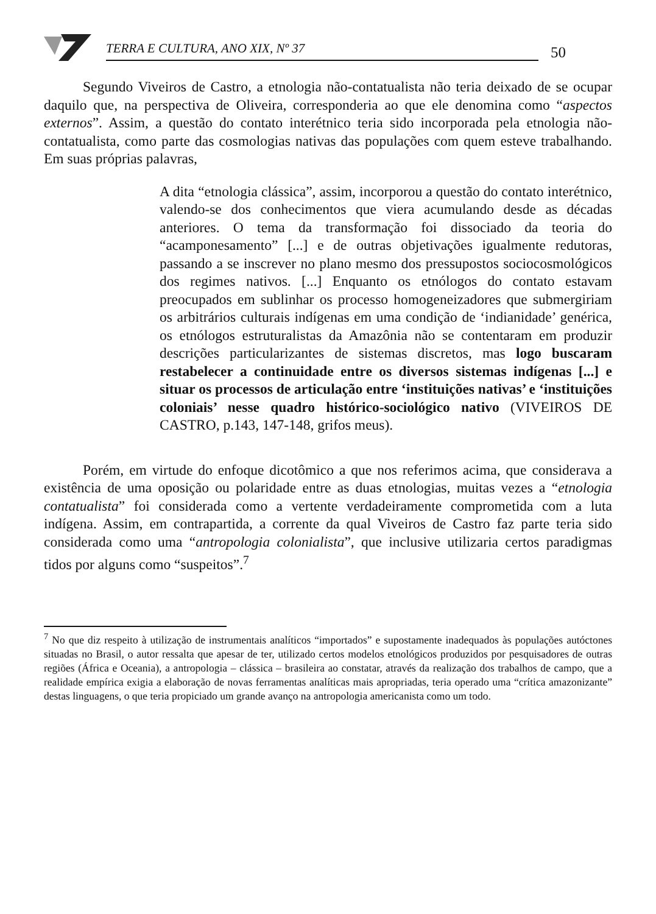TERRA E CULTURA, ANO XIX, Nº 37
50
Segundo Viveiros de Castro, a etnologia não-contatualista não teria deixado de se ocupar daquilo que, na perspectiva de Oliveira, corresponderia ao que ele denomina como “aspectos externos”. Assim, a questão do contato interétnico teria sido incorporada pela etnologia não-contatualista, como parte das cosmologias nativas das populações com quem esteve trabalhando. Em suas próprias palavras,
A dita “etnologia clássica”, assim, incorporou a questão do contato interétnico, valendo-se dos conhecimentos que viera acumulando desde as décadas anteriores. O tema da transformação foi dissociado da teoria do “acamponesamento” [...] e de outras objetivações igualmente redutoras, passando a se inscrever no plano mesmo dos pressupostos sociocosmológicos dos regimes nativos. [...] Enquanto os etnólogos do contato estavam preocupados em sublinhar os processo homogeneizadores que submergiriam os arbitrários culturais indígenas em uma condição de ‘indianidade’ genérica, os etnólogos estruturalistas da Amazônia não se contentaram em produzir descrições particularizantes de sistemas discretos, mas logo buscaram restabelecer a continuidade entre os diversos sistemas indígenas [...] e situar os processos de articulação entre ‘instituições nativas’ e ‘instituições coloniais’ nesse quadro histórico-sociológico nativo (VIVEIROS DE CASTRO, p.143, 147-148, grifos meus).
Porém, em virtude do enfoque dicotômico a que nos referimos acima, que considerava a existência de uma oposição ou polaridade entre as duas etnologias, muitas vezes a “etnologia contatualista” foi considerada como a vertente verdadeiramente comprometida com a luta indígena. Assim, em contrapartida, a corrente da qual Viveiros de Castro faz parte teria sido considerada como uma “antropologia colonialista”, que inclusive utilizaria certos paradigmas tidos por alguns como “suspeitos”.<sup>7</sup>
<sup>7</sup> No que diz respeito à utilização de instrumentais analíticos “importados” e supostamente inadequados às populações autóctones situadas no Brasil, o autor ressalta que apesar de ter, utilizado certos modelos etnológicos produzidos por pesquisadores de outras regiões (África e Oceania), a antropologia – clássica – brasileira ao constatar, através da realização dos trabalhos de campo, que a realidade empírica exigia a elaboração de novas ferramentas analíticas mais apropriadas, teria operado uma “crítica amazonizante” destas linguagens, o que teria propiciado um grande avanço na antropologia americanista como um todo.